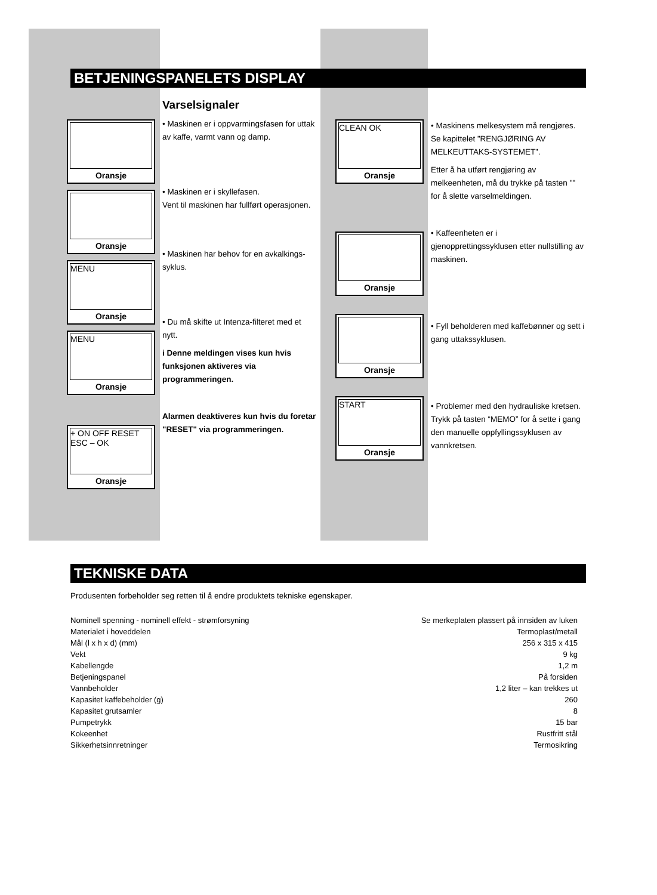BETJENINGSPANELETS DISPLAY
Oransje
Oransje
MENU
Oransje
MENU
Oransje
+ ON OFF RESET ESC – OK
Oransje
Varselsignaler
• Maskinen er i oppvarmingsfasen for uttak av kaffe, varmt vann og damp.
• Maskinen er i skyllefasen.
Vent til maskinen har fullført operasjonen.
• Maskinen har behov for en avkalkings-syklus.
• Du må skifte ut Intenza-filteret med et nytt.
i Denne meldingen vises kun hvis funksjonen aktiveres via programmeringen.
Alarmen deaktiveres kun hvis du foretar "RESET" via programmeringen.
CLEAN OK
Oransje
Oransje
Oransje
START
Oransje
• Maskinens melkesystem må rengjøres. Se kapittelet ”RENGJØRING AV MELKEUTTAKS-SYSTEMET”.
Etter å ha utført rengjøring av melkeenheten, må du trykke på tasten "" for å slette varselmeldingen.
• Kaffeenheten er i gjenopprettingssyklusen etter nullstilling av maskinen.
• Fyll beholderen med kaffebønner og sett i gang uttakssyklusen.
• Problemer med den hydrauliske kretsen. Trykk på tasten “MEMO” for å sette i gang den manuelle oppfyllingssyklusen av vannkretsen.
TEKNISKE DATA
Produsenten forbeholder seg retten til å endre produktets tekniske egenskaper.
| Nominell spenning - nominell effekt - strømforsyning | Se merkeplaten plassert på innsiden av luken |
| Materialet i hoveddelen | Termoplast/metall |
| Mål (l x h x d) (mm) | 256 x 315 x 415 |
| Vekt | 9 kg |
| Kabellengde | 1,2 m |
| Betjeningspanel | På forsiden |
| Vannbeholder | 1,2 liter – kan trekkes ut |
| Kapasitet kaffebeholder (g) | 260 |
| Kapasitet grutsamler | 8 |
| Pumpetrykk | 15 bar |
| Kokeenhet | Rustfritt stål |
| Sikkerhetsinnretninger | Termosikring |